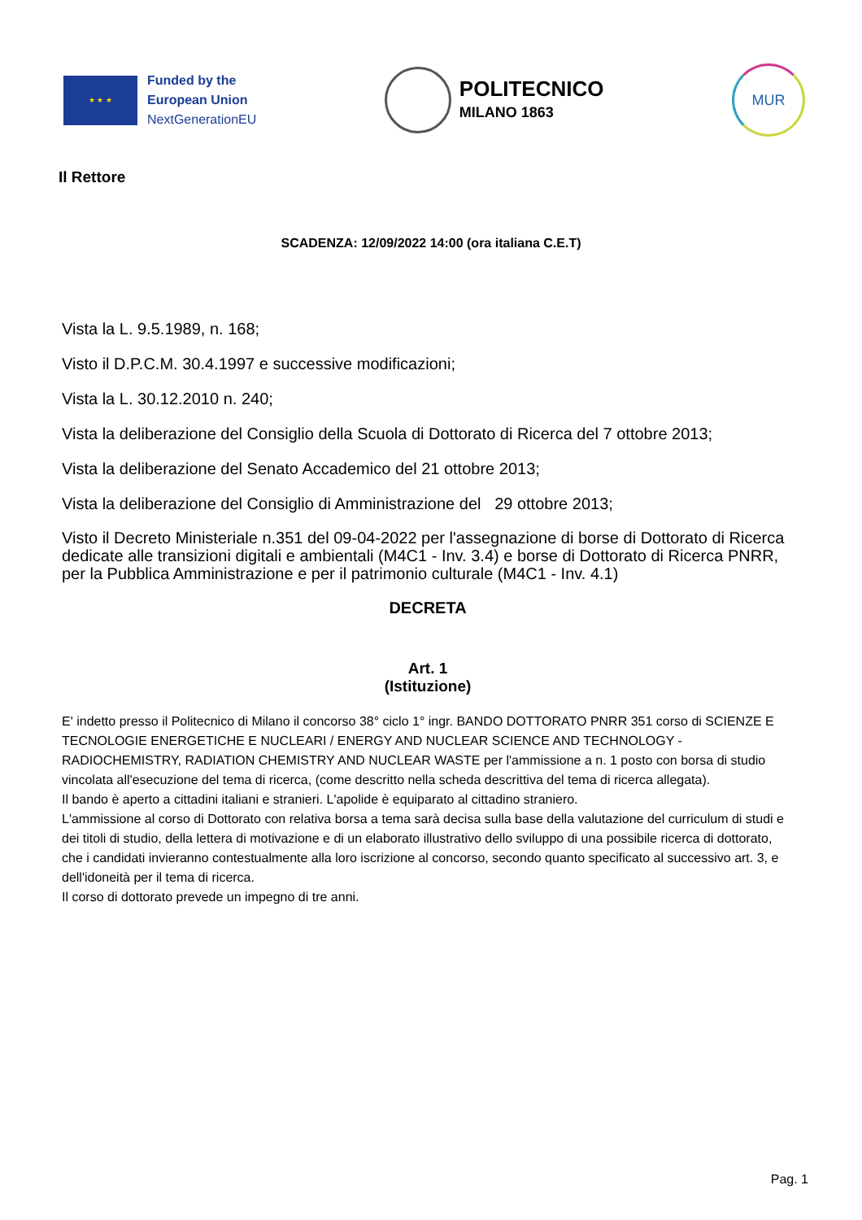★ ★ ★
Funded by the
European Union
NextGenerationEU
POLITECNICO
MILANO 1863
MUR
Il Rettore
SCADENZA: 12/09/2022 14:00 (ora italiana C.E.T)
Vista la L. 9.5.1989, n. 168;
Visto il D.P.C.M. 30.4.1997 e successive modificazioni;
Vista la L. 30.12.2010 n. 240;
Vista la deliberazione del Consiglio della Scuola di Dottorato di Ricerca del 7 ottobre 2013;
Vista la deliberazione del Senato Accademico del 21 ottobre 2013;
Vista la deliberazione del Consiglio di Amministrazione del 29 ottobre 2013;
Visto il Decreto Ministeriale n.351 del 09-04-2022 per l'assegnazione di borse di Dottorato di Ricerca dedicate alle transizioni digitali e ambientali (M4C1 - Inv. 3.4) e borse di Dottorato di Ricerca PNRR, per la Pubblica Amministrazione e per il patrimonio culturale (M4C1 - Inv. 4.1)
DECRETA
Art. 1
(Istituzione)
E' indetto presso il Politecnico di Milano il concorso 38° ciclo 1° ingr. BANDO DOTTORATO PNRR 351 corso di SCIENZE E TECNOLOGIE ENERGETICHE E NUCLEARI / ENERGY AND NUCLEAR SCIENCE AND TECHNOLOGY - RADIOCHEMISTRY, RADIATION CHEMISTRY AND NUCLEAR WASTE per l'ammissione a n. 1 posto con borsa di studio vincolata all'esecuzione del tema di ricerca, (come descritto nella scheda descrittiva del tema di ricerca allegata).
Il bando è aperto a cittadini italiani e stranieri. L'apolide è equiparato al cittadino straniero.
L'ammissione al corso di Dottorato con relativa borsa a tema sarà decisa sulla base della valutazione del curriculum di studi e dei titoli di studio, della lettera di motivazione e di un elaborato illustrativo dello sviluppo di una possibile ricerca di dottorato, che i candidati invieranno contestualmente alla loro iscrizione al concorso, secondo quanto specificato al successivo art. 3, e dell'idoneità per il tema di ricerca.
Il corso di dottorato prevede un impegno di tre anni.
Pag. 1